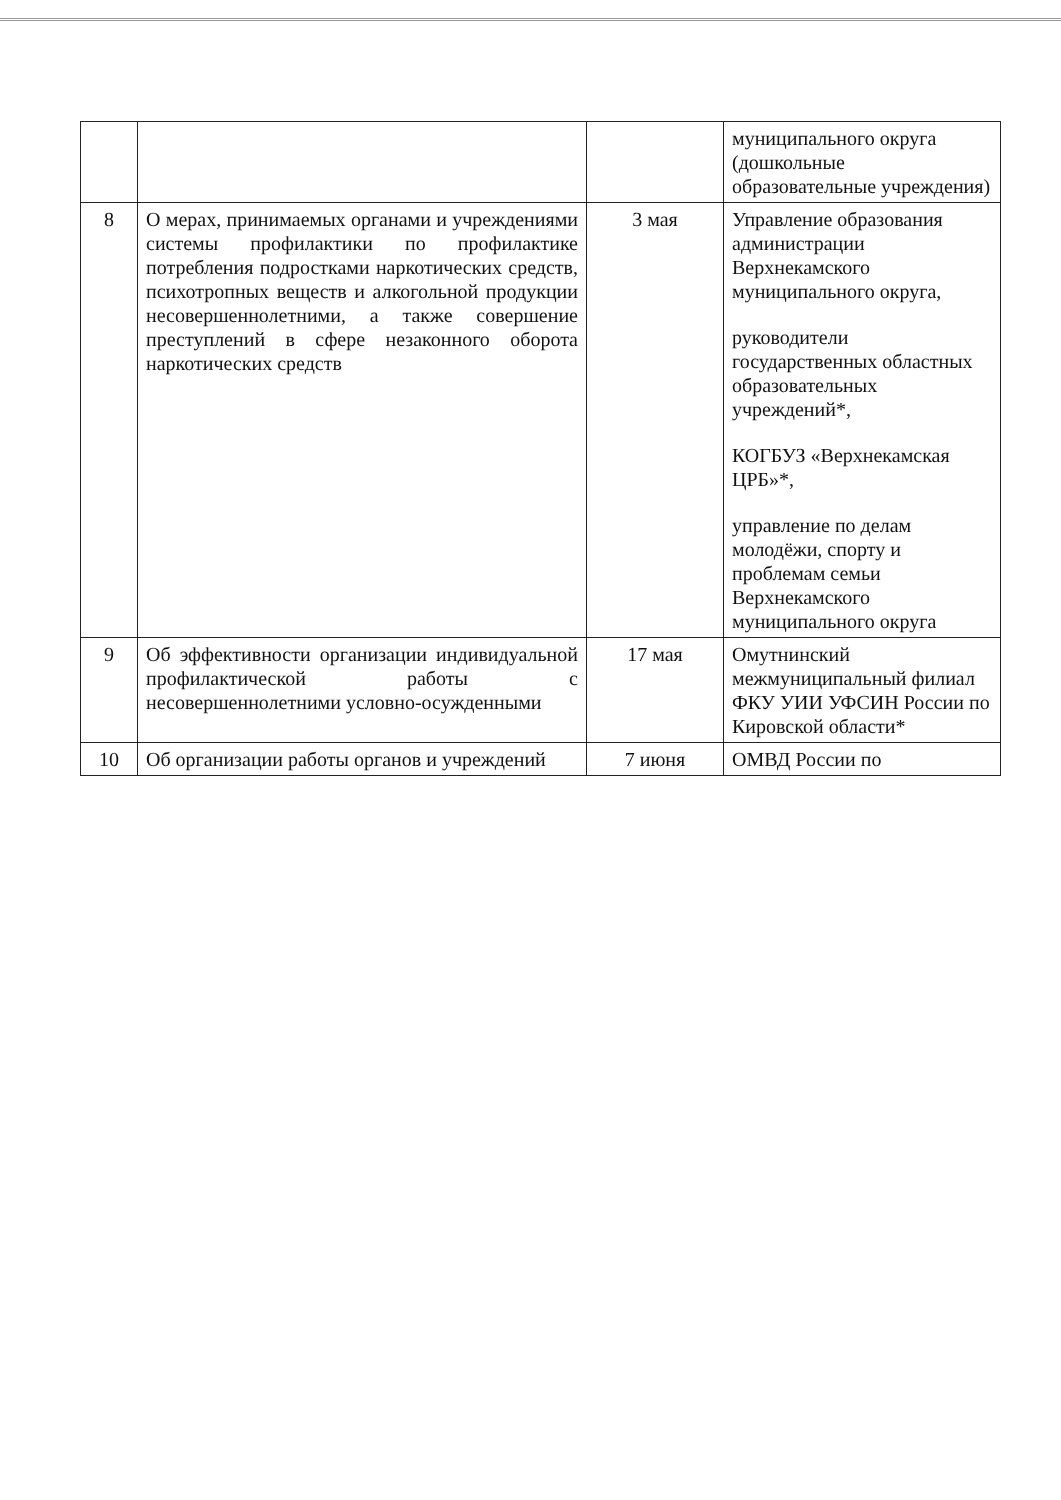| | | | муниципального округа (дошкольные образовательные учреждения) |
| 8 | О мерах, принимаемых органами и учреждениями системы профилактики по профилактике потребления подростками наркотических средств, психотропных веществ и алкогольной продукции несовершеннолетними, а также совершение преступлений в сфере незаконного оборота наркотических средств | 3 мая | Управление образования администрации Верхнекамского муниципального округа, руководители государственных областных образовательных учреждений*, КОГБУЗ «Верхнекамская ЦРБ»*, управление по делам молодёжи, спорту и проблемам семьи Верхнекамского муниципального округа |
| 9 | Об эффективности организации индивидуальной профилактической работы с несовершеннолетними условно-осужденными | 17 мая | Омутнинский межмуниципальный филиал ФКУ УИИ УФСИН России по Кировской области* |
| 10 | Об организации работы органов и учреждений | 7 июня | ОМВД России по |